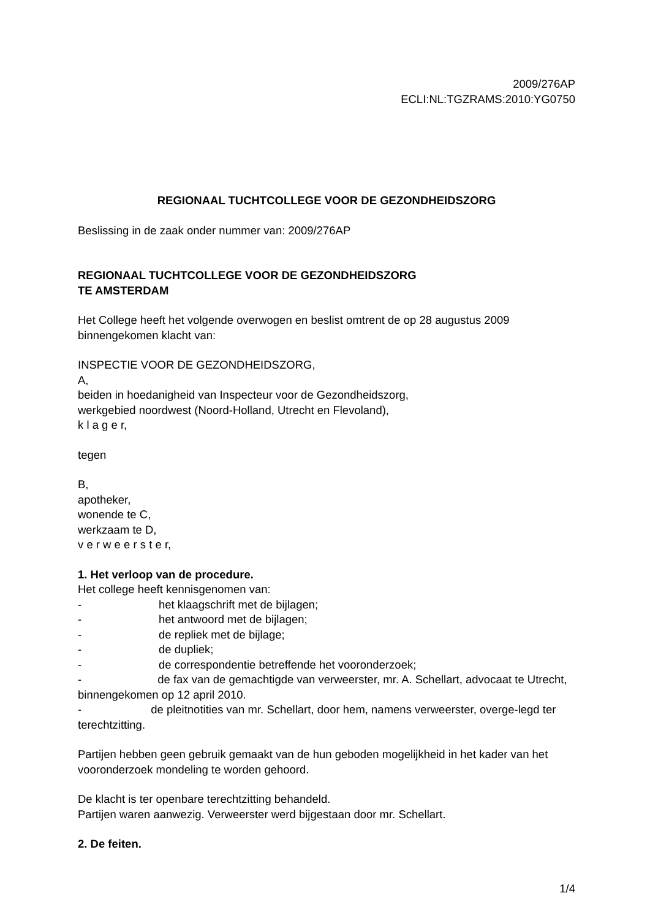2009/276AP
ECLI:NL:TGZRAMS:2010:YG0750
REGIONAAL TUCHTCOLLEGE VOOR DE GEZONDHEIDSZORG
Beslissing in de zaak onder nummer van: 2009/276AP
REGIONAAL TUCHTCOLLEGE VOOR DE GEZONDHEIDSZORG
TE AMSTERDAM
Het College heeft het volgende overwogen en beslist omtrent de op 28 augustus 2009 binnengekomen klacht van:
INSPECTIE VOOR DE GEZONDHEIDSZORG,
A,
beiden in hoedanigheid van Inspecteur voor de Gezondheidszorg,
werkgebied noordwest (Noord-Holland, Utrecht en Flevoland),
k l a g e r,
tegen
B,
apotheker,
wonende te C,
werkzaam te D,
v e r w e e r s t e r,
1. Het verloop van de procedure.
Het college heeft kennisgenomen van:
- het klaagschrift met de bijlagen;
- het antwoord met de bijlagen;
- de repliek met de bijlage;
- de dupliek;
- de correspondentie betreffende het vooronderzoek;
- de fax van de gemachtigde van verweerster, mr. A. Schellart, advocaat te Utrecht, binnengekomen op 12 april 2010.
- de pleitnotities van mr. Schellart, door hem, namens verweerster, overge-legd ter terechtzitting.
Partijen hebben geen gebruik gemaakt van de hun geboden mogelijkheid in het kader van het vooronderzoek mondeling te worden gehoord.
De klacht is ter openbare terechtzitting behandeld.
Partijen waren aanwezig. Verweerster werd bijgestaan door mr. Schellart.
2. De feiten.
1/4